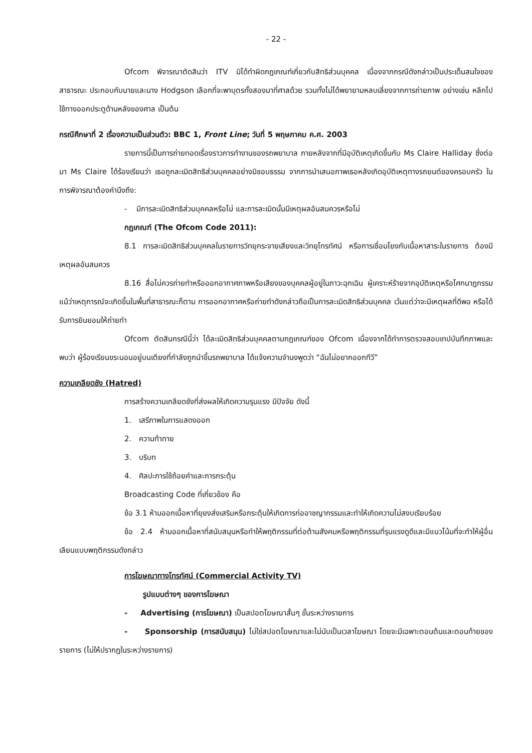- 22 -
Ofcom พิจารณาตัดสินว่า ITV มิได้ทำผิดกฎเกณฑ์เกี่ยวกับสิทธิส่วนบุคคล เนื่องจากกรณีดังกล่าวเป็นประเด็นสนใจของสาธารณะ ประกอบกับนายและนาง Hodgson เลือกที่จะพาบุตรทั้งสองมาที่ศาลด้วย รวมทั้งไม่ได้พยายามหลบเลี่ยงจากการถ่ายภาพ อย่างเช่น หลีกไปใช้ทางออกประตูด้านหลังของศาล เป็นต้น
กรณีศึกษาที่ 2 เรื่องความเป็นส่วนตัว: BBC 1, Front Line; วันที่ 5 พฤษภาคม ค.ศ. 2003
รายการนี้เป็นการถ่ายทอดเรื่องราวการทำงานของรถพยาบาล ภายหลังจากที่มีอุบัติเหตุเกิดขึ้นกับ Ms Claire Halliday ซึ่งต่อมา Ms Claire ได้ร้องเรียนว่า เธอถูกละเมิดสิทธิส่วนบุคคลอย่างมิชอบธรรม จากการนำเสนอภาพเธอหลังเกิดอุบัติเหตุทางรถยนต์ของครอบครัว ในการพิจารณาต้องคำนึงถึง:
- มีการละเมิดสิทธิส่วนบุคคลหรือไม่ และการละเมิดนั้นมีเหตุผลอันสมควรหรือไม่
กฎเกณฑ์ (The Ofcom Code 2011):
8.1 การละเมิดสิทธิส่วนบุคคลในรายการวิทยุกระจายเสียงและวิทยุโทรทัศน์ หรือการเชื่อมโยงกับเนื้อหาสาระในรายการ ต้องมีเหตุผลอันสมควร
8.16 สื่อไม่ควรถ่ายทำหรือออกอากาศภาพหรือเสียงของบุคคลผู้อยู่ในภาวะฉุกเฉิน ผู้เคราะห์ร้ายจากอุบัติเหตุหรือโศกนาฏกรรม แม้ว่าเหตุการณ์จะเกิดขึ้นในพื้นที่สาธารณะก็ตาม การออกอากาศหรือถ่ายทำดังกล่าวถือเป็นการละเมิดสิทธิส่วนบุคคล เว้นแต่ว่าจะมีเหตุผลที่ดีพอ หรือได้รับการยินยอมให้ถ่ายทำ
Ofcom ตัดสินกรณีนี้ว่า ได้ละเมิดสิทธิส่วนบุคคลตามกฎเกณฑ์ของ Ofcom เนื่องจากได้ทำการตรวจสอบเทปบันทึกภาพและพบว่า ผู้ร้องเรียนขระนอนอยู่บนเตียงที่กำลังถูกนำขึ้นรถพยาบาล ได้แจ้งความจำนงพูดว่า “ฉันไม่อยากออกทีวี”
ความเกลียดชัง (Hatred)
การสร้างความเกลียดชังที่ส่งผลให้เกิดความรุนแรง มีปัจจัย ดังนี้
1. เสรีภาพในการแสดงออก
2. ความท้าทาย
3. บริบท
4. ศิลปะการใช้ถ้อยคำและการกระตุ้น
Broadcasting Code ที่เกี่ยวข้อง คือ
ข้อ 3.1 ห้ามออกเนื้อหาที่ยุยงส่งเสริมหรือกระตุ้นให้เกิดการก่ออาชญากรรมและทำให้เกิดความไม่สงบเรียบร้อย
ข้อ 2.4 ห้ามออกเนื้อหาที่สนับสนุนหรือทำให้พฤติกรรมที่ต่อต้านสังคมหรือพฤติกรรมที่รุนแรงดูดีและมีแนวโน้มที่จะทำให้ผู้อื่นเลียนแบบพฤติกรรมดังกล่าว
การโฆษณาทางโทรทัศน์ (Commercial Activity TV)
รูปแบบต่างๆ ของการโฆษณา
- Advertising (การโฆษณา) เป็นสปอตโฆษณาสั้นๆ ขั้นระหว่างรายการ
- Sponsorship (การสนับสนุน) ไม่ใช่สปอตโฆษณาและไม่นับเป็นเวลาโฆษณา โดยจะมีเฉพาะตอนต้นและตอนท้ายของรายการ (ไม่ให้ปรากฏในระหว่างรายการ)